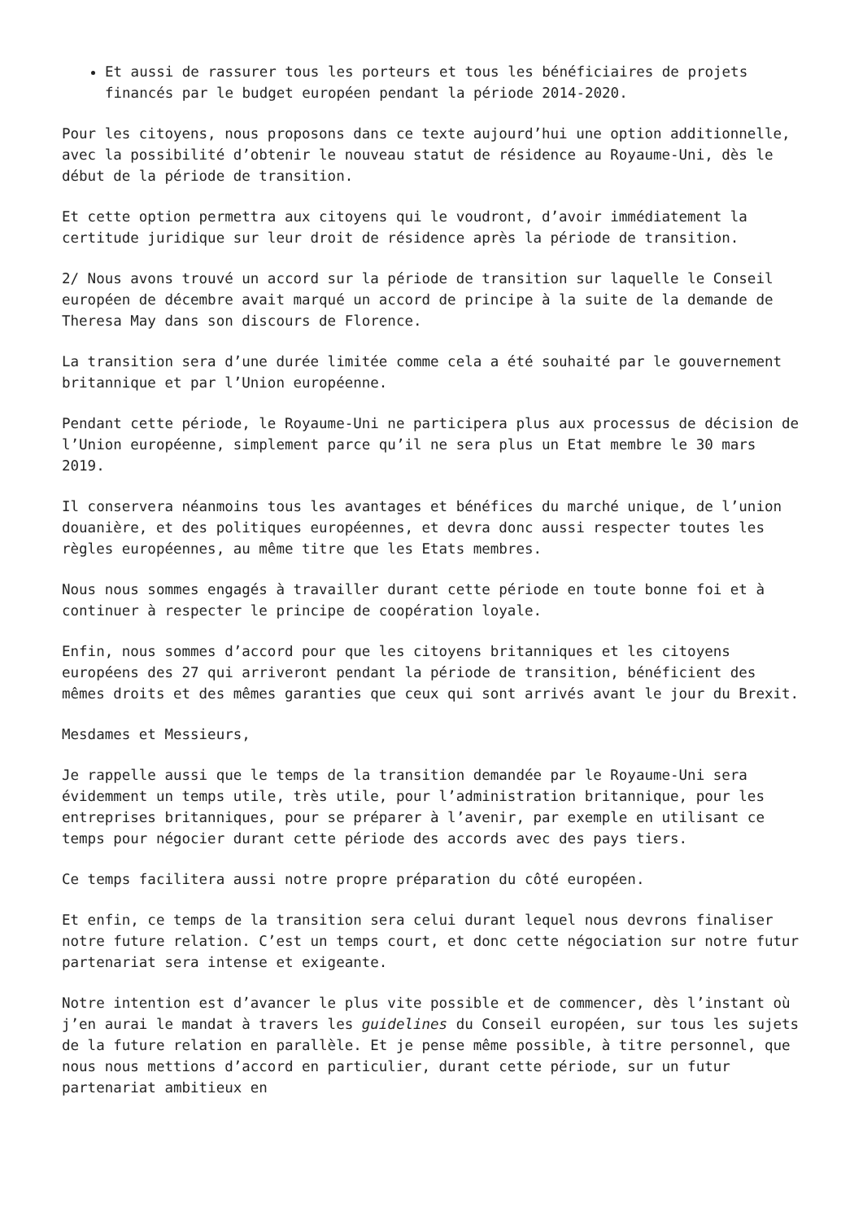Et aussi de rassurer tous les porteurs et tous les bénéficiaires de projets financés par le budget européen pendant la période 2014-2020.
Pour les citoyens, nous proposons dans ce texte aujourd’hui une option additionnelle, avec la possibilité d’obtenir le nouveau statut de résidence au Royaume-Uni, dès le début de la période de transition.
Et cette option permettra aux citoyens qui le voudront, d’avoir immédiatement la certitude juridique sur leur droit de résidence après la période de transition.
2/ Nous avons trouvé un accord sur la période de transition sur laquelle le Conseil européen de décembre avait marqué un accord de principe à la suite de la demande de Theresa May dans son discours de Florence.
La transition sera d’une durée limitée comme cela a été souhaité par le gouvernement britannique et par l’Union européenne.
Pendant cette période, le Royaume-Uni ne participera plus aux processus de décision de l’Union européenne, simplement parce qu’il ne sera plus un Etat membre le 30 mars 2019.
Il conservera néanmoins tous les avantages et bénéfices du marché unique, de l’union douanière, et des politiques européennes, et devra donc aussi respecter toutes les règles européennes, au même titre que les Etats membres.
Nous nous sommes engagés à travailler durant cette période en toute bonne foi et à continuer à respecter le principe de coopération loyale.
Enfin, nous sommes d’accord pour que les citoyens britanniques et les citoyens européens des 27 qui arriveront pendant la période de transition, bénéficient des mêmes droits et des mêmes garanties que ceux qui sont arrivés avant le jour du Brexit.
Mesdames et Messieurs,
Je rappelle aussi que le temps de la transition demandée par le Royaume-Uni sera évidemment un temps utile, très utile, pour l’administration britannique, pour les entreprises britanniques, pour se préparer à l’avenir, par exemple en utilisant ce temps pour négocier durant cette période des accords avec des pays tiers.
Ce temps facilitera aussi notre propre préparation du côté européen.
Et enfin, ce temps de la transition sera celui durant lequel nous devrons finaliser notre future relation. C’est un temps court, et donc cette négociation sur notre futur partenariat sera intense et exigeante.
Notre intention est d’avancer le plus vite possible et de commencer, dès l’instant où j’en aurai le mandat à travers les guidelines du Conseil européen, sur tous les sujets de la future relation en parallèle. Et je pense même possible, à titre personnel, que nous nous mettions d’accord en particulier, durant cette période, sur un futur partenariat ambitieux en